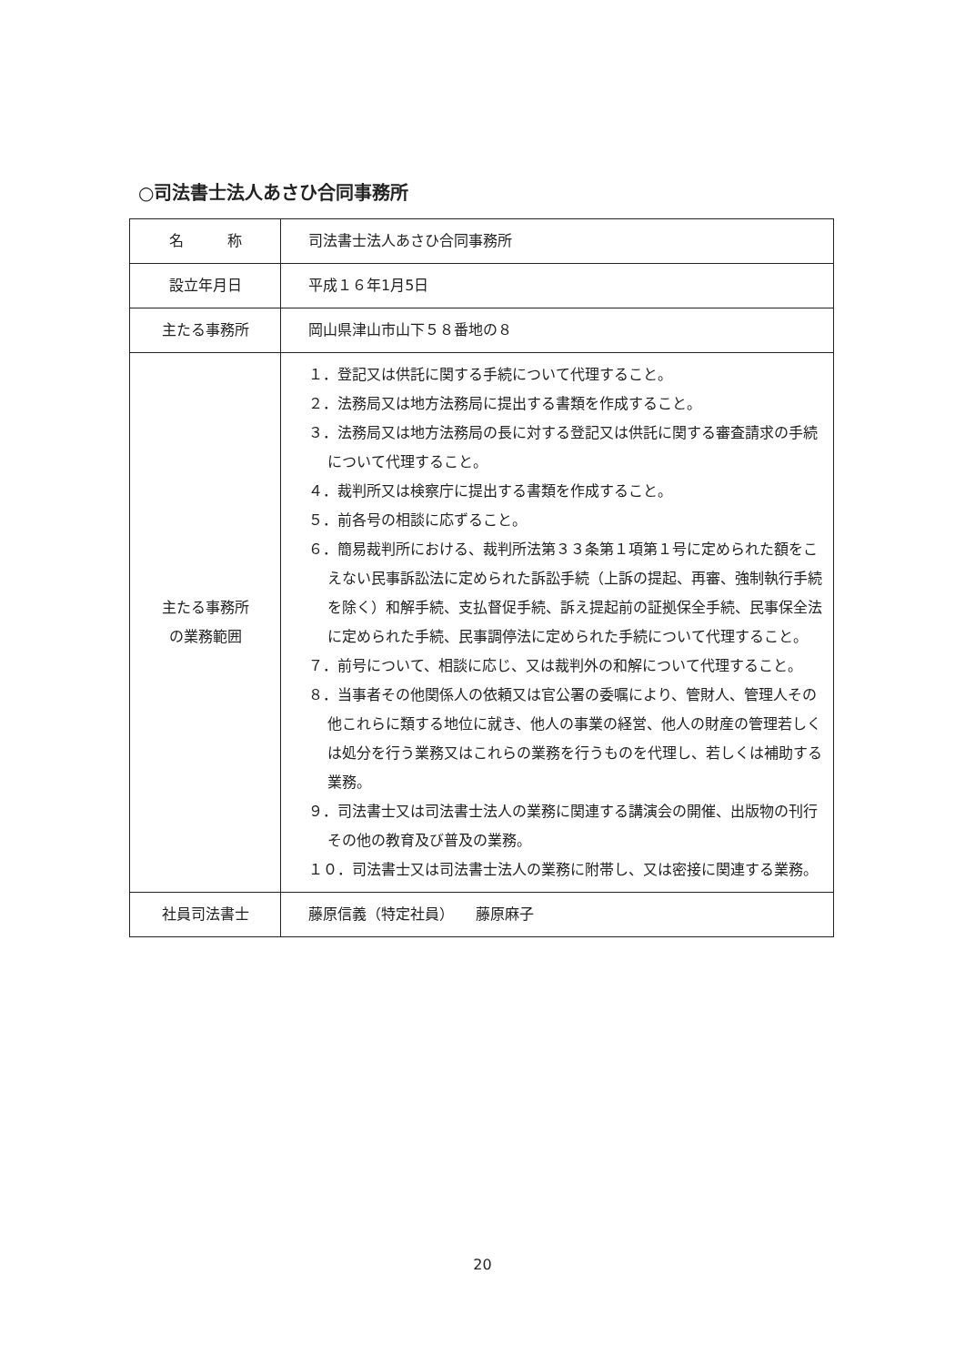○司法書士法人あさひ合同事務所
| 名 称 | 司法書士法人あさひ合同事務所 |
| 設立年月日 | 平成１６年1月5日 |
| 主たる事務所 | 岡山県津山市山下５８番地の８ |
| 主たる事務所 の業務範囲 | １．登記又は供託に関する手続について代理すること。 ２．法務局又は地方法務局に提出する書類を作成すること。 ３．法務局又は地方法務局の長に対する登記又は供託に関する審査請求の手続について代理すること。 ４．裁判所又は検察庁に提出する書類を作成すること。 ５．前各号の相談に応ずること。 ６．簡易裁判所における、裁判所法第３３条第１項第１号に定められた額をこえない民事訴訟法に定められた訴訟手続（上訴の提起、再審、強制執行手続を除く）和解手続、支払督促手続、訴え提起前の証拠保全手続、民事保全法に定められた手続、民事調停法に定められた手続について代理すること。 ７．前号について、相談に応じ、又は裁判外の和解について代理すること。 ８．当事者その他関係人の依頼又は官公署の委嘱により、管財人、管理人その他これらに類する地位に就き、他人の事業の経営、他人の財産の管理若しくは処分を行う業務又はこれらの業務を行うものを代理し、若しくは補助する業務。 ９．司法書士又は司法書士法人の業務に関連する講演会の開催、出版物の刊行その他の教育及び普及の業務。 １０．司法書士又は司法書士法人の業務に附帯し、又は密接に関連する業務。 |
| 社員司法書士 | 藤原信義（特定社員） 藤原麻子 |
20